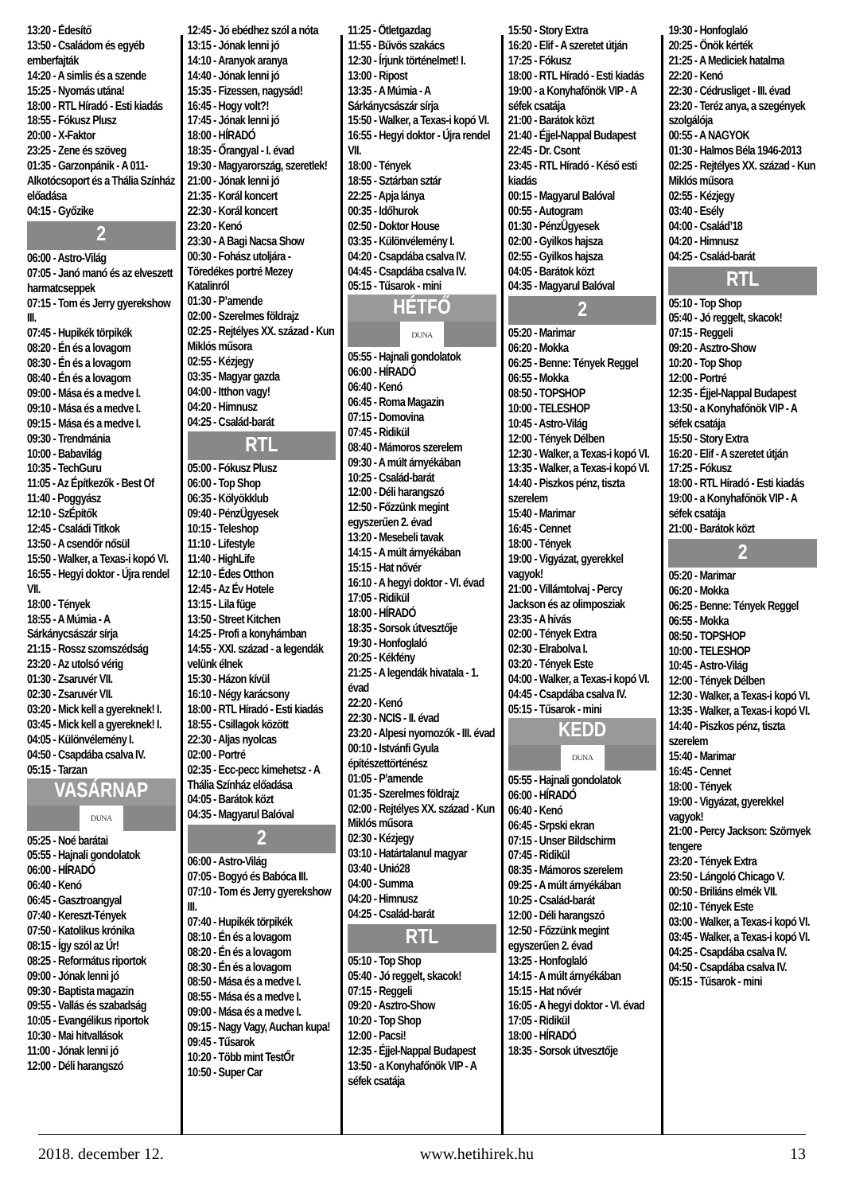13:20 - Édesítő
13:50 - Családom és egyéb emberfajták
14:20 - A simlis és a szende
15:25 - Nyomás utána!
18:00 - RTL Híradó - Esti kiadás
18:55 - Fókusz Plusz
20:00 - X-Faktor
23:25 - Zene és szöveg
01:35 - Garzonpánik - A 011- Alkotócsoport és a Thália Színház előadása
04:15 - Győzike
2
06:00 - Astro-Világ
07:05 - Janó manó és az elveszett harmatcseppek
07:15 - Tom és Jerry gyerekshow III.
07:45 - Hupikék törpikék
08:20 - Én és a lovagom
08:30 - Én és a lovagom
08:40 - Én és a lovagom
09:00 - Mása és a medve I.
09:10 - Mása és a medve I.
09:15 - Mása és a medve I.
09:30 - Trendmánia
10:00 - Babavilág
10:35 - TechGuru
11:05 - Az Építkezők - Best Of
11:40 - Poggyász
12:10 - SzÉpítők
12:45 - Családi Titkok
13:50 - A csendőr nősül
15:50 - Walker, a Texas-i kopó VI.
16:55 - Hegyi doktor - Újra rendel VII.
18:00 - Tények
18:55 - A Múmia - A Sárkánycsászár sírja
21:15 - Rossz szomszédság
23:20 - Az utolsó vérig
01:30 - Zsaruvér VII.
02:30 - Zsaruvér VII.
03:20 - Mick kell a gyereknek! I.
03:45 - Mick kell a gyereknek! I.
04:05 - Különvélemény I.
04:50 - Csapdába csalva IV.
05:15 - Tarzan
VASÁRNAP
DUNA
05:25 - Noé barátai
05:55 - Hajnali gondolatok
06:00 - HÍRADÓ
06:40 - Kenó
06:45 - Gasztroangyal
07:40 - Kereszt-Tények
07:50 - Katolikus krónika
08:15 - Így szól az Úr!
08:25 - Református riportok
09:00 - Jónak lenni jó
09:30 - Baptista magazin
09:55 - Vallás és szabadság
10:05 - Evangélikus riportok
10:30 - Mai hitvallások
11:00 - Jónak lenni jó
12:00 - Déli harangszó
12:45 - Jó ebédhez szól a nóta
13:15 - Jónak lenni jó
14:10 - Aranyok aranya
14:40 - Jónak lenni jó
15:35 - Fizessen, nagysád!
16:45 - Hogy volt?!
17:45 - Jónak lenni jó
18:00 - HÍRADÓ
18:35 - Őrangyal - I. évad
19:30 - Magyarország, szeretlek!
21:00 - Jónak lenni jó
21:35 - Korál koncert
22:30 - Korál koncert
23:20 - Kenó
23:30 - A Bagi Nacsa Show
00:30 - Fohász utoljára - Töredékes portré Mezey Katalinról
01:30 - P’amende
02:00 - Szerelmes földrajz
02:25 - Rejtélyes XX. század - Kun Miklós műsora
02:55 - Kézjegy
03:35 - Magyar gazda
04:00 - Itthon vagy!
04:20 - Himnusz
04:25 - Család-barát
RTL
05:00 - Fókusz Plusz
06:00 - Top Shop
06:35 - Kölyökklub
09:40 - PénzÜgyesek
10:15 - Teleshop
11:10 - Lifestyle
11:40 - HighLife
12:10 - Édes Otthon
12:45 - Az Év Hotele
13:15 - Lila füge
13:50 - Street Kitchen
14:25 - Profi a konyhámban
14:55 - XXI. század - a legendák velünk élnek
15:30 - Házon kívül
16:10 - Négy karácsony
18:00 - RTL Híradó - Esti kiadás
18:55 - Csillagok között
22:30 - Aljas nyolcas
02:00 - Portré
02:35 - Ecc-pecc kimehetsz - A Thália Színház előadása
04:05 - Barátok közt
04:35 - Magyarul Balóval
2
06:00 - Astro-Világ
07:05 - Bogyó és Babóca III.
07:10 - Tom és Jerry gyerekshow III.
07:40 - Hupikék törpikék
08:10 - Én és a lovagom
08:20 - Én és a lovagom
08:30 - Én és a lovagom
08:50 - Mása és a medve I.
08:55 - Mása és a medve I.
09:00 - Mása és a medve I.
09:15 - Nagy Vagy, Auchan kupa!
09:45 - Tűsarok
10:20 - Több mint TestŐr
10:50 - Super Car
11:25 - Ötletgazdag
11:55 - Bűvös szakács
12:30 - Írjunk történelmet! I.
13:00 - Ripost
13:35 - A Múmia - A Sárkánycsászár sírja
15:50 - Walker, a Texas-i kopó VI.
16:55 - Hegyi doktor - Újra rendel VII.
18:00 - Tények
18:55 - Sztárban sztár
22:25 - Apja lánya
00:35 - Időhurok
02:50 - Doktor House
03:35 - Különvélemény I.
04:20 - Csapdába csalva IV.
04:45 - Csapdába csalva IV.
05:15 - Tűsarok - mini
HÉTFŐ
DUNA
05:55 - Hajnali gondolatok
06:00 - HÍRADÓ
06:40 - Kenó
06:45 - Roma Magazin
07:15 - Domovina
07:45 - Ridikül
08:40 - Mámoros szerelem
09:30 - A múlt árnyékában
10:25 - Család-barát
12:00 - Déli harangszó
12:50 - Főzzünk megint egyszerűen 2. évad
13:20 - Mesebeli tavak
14:15 - A múlt árnyékában
15:15 - Hat nővér
16:10 - A hegyi doktor - VI. évad
17:05 - Ridikül
18:00 - HÍRADÓ
18:35 - Sorsok útvesztője
19:30 - Honfoglaló
20:25 - Kékfény
21:25 - A legendák hivatala - 1. évad
22:20 - Kenó
22:30 - NCIS - II. évad
23:20 - Alpesi nyomozók - III. évad
00:10 - Istvánfi Gyula építészettörténész
01:05 - P’amende
01:35 - Szerelmes földrajz
02:00 - Rejtélyes XX. század - Kun Miklós műsora
02:30 - Kézjegy
03:10 - Határtalanul magyar
03:40 - Unió28
04:00 - Summa
04:20 - Himnusz
04:25 - Család-barát
RTL
05:10 - Top Shop
05:40 - Jó reggelt, skacok!
07:15 - Reggeli
09:20 - Asztro-Show
10:20 - Top Shop
12:00 - Pacsi!
12:35 - Éjjel-Nappal Budapest
13:50 - a Konyhafőnök VIP - A séfek csatája
15:50 - Story Extra
16:20 - Elif - A szeretet útján
17:25 - Fókusz
18:00 - RTL Híradó - Esti kiadás
19:00 - a Konyhafőnök VIP - A séfek csatája
21:00 - Barátok közt
21:40 - Éjjel-Nappal Budapest
22:45 - Dr. Csont
23:45 - RTL Híradó - Késő esti kiadás
00:15 - Magyarul Balóval
00:55 - Autogram
01:30 - PénzÜgyesek
02:00 - Gyilkos hajsza
02:55 - Gyilkos hajsza
04:05 - Barátok közt
04:35 - Magyarul Balóval
2
05:20 - Marimar
06:20 - Mokka
06:25 - Benne: Tények Reggel
06:55 - Mokka
08:50 - TOPSHOP
10:00 - TELESHOP
10:45 - Astro-Világ
12:00 - Tények Délben
12:30 - Walker, a Texas-i kopó VI.
13:35 - Walker, a Texas-i kopó VI.
14:40 - Piszkos pénz, tiszta szerelem
15:40 - Marimar
16:45 - Cennet
18:00 - Tények
19:00 - Vigyázat, gyerekkel vagyok!
21:00 - Villámtolvaj - Percy Jackson és az olimposziak
23:35 - A hívás
02:00 - Tények Extra
02:30 - Elrabolva I.
03:20 - Tények Este
04:00 - Walker, a Texas-i kopó VI.
04:45 - Csapdába csalva IV.
05:15 - Tűsarok - mini
KEDD
DUNA
05:55 - Hajnali gondolatok
06:00 - HÍRADÓ
06:40 - Kenó
06:45 - Srpski ekran
07:15 - Unser Bildschirm
07:45 - Ridikül
08:35 - Mámoros szerelem
09:25 - A múlt árnyékában
10:25 - Család-barát
12:00 - Déli harangszó
12:50 - Főzzünk megint egyszerűen 2. évad
13:25 - Honfoglaló
14:15 - A múlt árnyékában
15:15 - Hat nővér
16:05 - A hegyi doktor - VI. évad
17:05 - Ridikül
18:00 - HÍRADÓ
18:35 - Sorsok útvesztője
19:30 - Honfoglaló
20:25 - Önök kérték
21:25 - A Mediciek hatalma
22:20 - Kenó
22:30 - Cédrusliget - III. évad
23:20 - Teréz anya, a szegények szolgálója
00:55 - A NAGYOK
01:30 - Halmos Béla 1946-2013
02:25 - Rejtélyes XX. század - Kun Miklós műsora
02:55 - Kézjegy
03:40 - Esély
04:00 - Család’18
04:20 - Himnusz
04:25 - Család-barát
RTL
05:10 - Top Shop
05:40 - Jó reggelt, skacok!
07:15 - Reggeli
09:20 - Asztro-Show
10:20 - Top Shop
12:00 - Portré
12:35 - Éjjel-Nappal Budapest
13:50 - a Konyhafőnök VIP - A séfek csatája
15:50 - Story Extra
16:20 - Elif - A szeretet útján
17:25 - Fókusz
18:00 - RTL Híradó - Esti kiadás
19:00 - a Konyhafőnök VIP - A séfek csatája
21:00 - Barátok közt
2
05:20 - Marimar
06:20 - Mokka
06:25 - Benne: Tények Reggel
06:55 - Mokka
08:50 - TOPSHOP
10:00 - TELESHOP
10:45 - Astro-Világ
12:00 - Tények Délben
12:30 - Walker, a Texas-i kopó VI.
13:35 - Walker, a Texas-i kopó VI.
14:40 - Piszkos pénz, tiszta szerelem
15:40 - Marimar
16:45 - Cennet
18:00 - Tények
19:00 - Vigyázat, gyerekkel vagyok!
21:00 - Percy Jackson: Szörnyek tengere
23:20 - Tények Extra
23:50 - Lángoló Chicago V.
00:50 - Briliáns elmék VII.
02:10 - Tények Este
03:00 - Walker, a Texas-i kopó VI.
03:45 - Walker, a Texas-i kopó VI.
04:25 - Csapdába csalva IV.
04:50 - Csapdába csalva IV.
05:15 - Tűsarok - mini
2018. december 12. www.hetihirek.hu 13